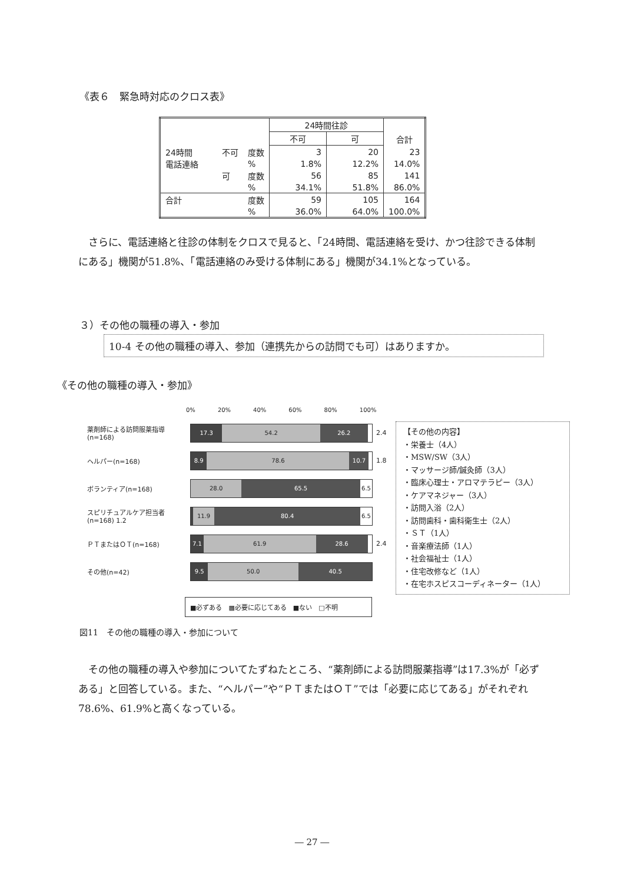《表６　緊急時対応のクロス表》
| | | | 24時間往診 | | 合計 |
| --- | --- | --- | --- | --- | --- |
| | | | 不可 | 可 | |
| 24時間 電話連絡 | 不可 | 度数 | 3 | 20 | 23 |
| | | % | 1.8% | 12.2% | 14.0% |
| | 可 | 度数 | 56 | 85 | 141 |
| | | % | 34.1% | 51.8% | 86.0% |
| 合計 | | 度数 | 59 | 105 | 164 |
| | | % | 36.0% | 64.0% | 100.0% |
　さらに、電話連絡と往診の体制をクロスで見ると、「24時間、電話連絡を受け、かつ往診できる体制にある」機関が51.8%、「電話連絡のみ受ける体制にある」機関が34.1%となっている。
３）その他の職種の導入・参加
10-4 その他の職種の導入、参加（連携先からの訪問でも可）はありますか。
《その他の職種の導入・参加》
0% 20% 40% 60% 80% 100%
薬剤師による訪問服薬指導
(n=168)
17.3 54.2 26.2
2.4
ヘルパー(n=168)
8.9 78.6 10.7
1.8
ボランティア(n=168)
28.0 65.5 6.5
スピリチュアルケア担当者
(n=168) 1.2
11.9 80.4 6.5
ＰＴまたはＯＴ(n=168)
7.1 61.9 28.6
2.4
その他(n=42)
9.5 50.0 40.5
■必ずある　▩必要に応じてある　■ない　□不明
【その他の内容】
・栄養士（4人）
・MSW/SW（3人）
・マッサージ師/鍼灸師（3人）
・臨床心理士・アロマテラピー（3人）
・ケアマネジャー（3人）
・訪問入浴（2人）
・訪問歯科・歯科衛生士（2人）
・ＳＴ（1人）
・音楽療法師（1人）
・社会福祉士（1人）
・住宅改修など（1人）
・在宅ホスピスコーディネーター（1人）
図11　その他の職種の導入・参加について
　その他の職種の導入や参加についてたずねたところ、“薬剤師による訪問服薬指導”は17.3%が「必ずある」と回答している。また、“ヘルパー”や“ＰＴまたはＯＴ”では「必要に応じてある」がそれぞれ78.6%、61.9%と高くなっている。
― 27 ―